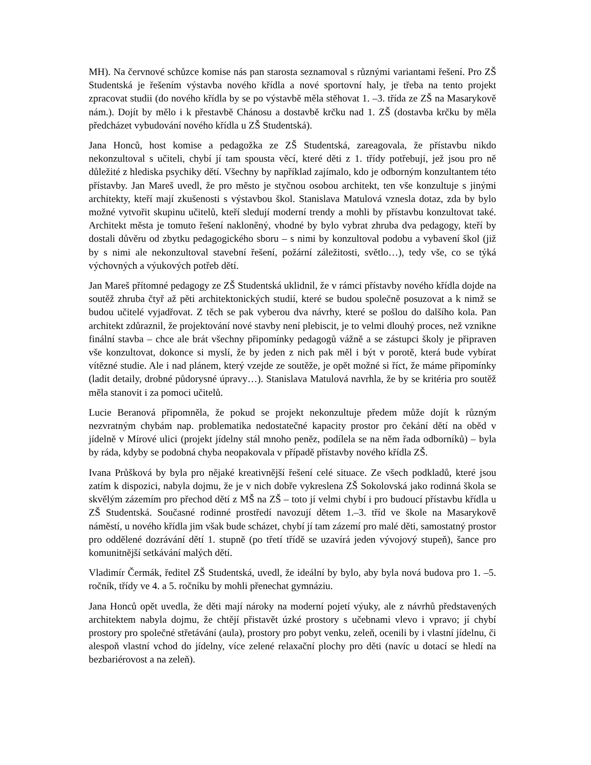MH). Na červnové schůzce komise nás pan starosta seznamoval s různými variantami řešení. Pro ZŠ Studentská je řešením výstavba nového křídla a nové sportovní haly, je třeba na tento projekt zpracovat studii (do nového křídla by se po výstavbě měla stěhovat 1. –3. třída ze ZŠ na Masarykově nám.). Dojít by mělo i k přestavbě Chánosu a dostavbě krčku nad 1. ZŠ (dostavba krčku by měla předcházet vybudování nového křídla u ZŠ Studentská).
Jana Honců, host komise a pedagožka ze ZŠ Studentská, zareagovala, že přístavbu nikdo nekonzultoval s učiteli, chybí jí tam spousta věcí, které děti z 1. třídy potřebují, jež jsou pro ně důležité z hlediska psychiky dětí. Všechny by například zajímalo, kdo je odborným konzultantem této přístavby. Jan Mareš uvedl, že pro město je styčnou osobou architekt, ten vše konzultuje s jinými architekty, kteří mají zkušenosti s výstavbou škol. Stanislava Matulová vznesla dotaz, zda by bylo možné vytvořit skupinu učitelů, kteří sledují moderní trendy a mohli by přístavbu konzultovat také. Architekt města je tomuto řešení nakloněný, vhodné by bylo vybrat zhruba dva pedagogy, kteří by dostali důvěru od zbytku pedagogického sboru – s nimi by konzultoval podobu a vybavení škol (již by s nimi ale nekonzultoval stavební řešení, požární záležitosti, světlo…), tedy vše, co se týká výchovných a výukových potřeb dětí.
Jan Mareš přítomné pedagogy ze ZŠ Studentská uklidnil, že v rámci přístavby nového křídla dojde na soutěž zhruba čtyř až pěti architektonických studií, které se budou společně posuzovat a k nimž se budou učitelé vyjadřovat. Z těch se pak vyberou dva návrhy, které se pošlou do dalšího kola. Pan architekt zdůraznil, že projektování nové stavby není plebiscit, je to velmi dlouhý proces, než vznikne finální stavba – chce ale brát všechny připomínky pedagogů vážně a se zástupci školy je připraven vše konzultovat, dokonce si myslí, že by jeden z nich pak měl i být v porotě, která bude vybírat vítězné studie. Ale i nad plánem, který vzejde ze soutěže, je opět možné si říct, že máme připomínky (ladit detaily, drobné půdorysné úpravy…). Stanislava Matulová navrhla, že by se kritéria pro soutěž měla stanovit i za pomoci učitelů.
Lucie Beranová připomněla, že pokud se projekt nekonzultuje předem může dojít k různým nezvratným chybám nap. problematika nedostatečné kapacity prostor pro čekání dětí na oběd v jídelně v Mírové ulici (projekt jídelny stál mnoho peněz, podílela se na něm řada odborníků) – byla by ráda, kdyby se podobná chyba neopakovala v případě přístavby nového křídla ZŠ.
Ivana Průšková by byla pro nějaké kreativnější řešení celé situace. Ze všech podkladů, které jsou zatím k dispozici, nabyla dojmu, že je v nich dobře vykreslena ZŠ Sokolovská jako rodinná škola se skvělým zázemím pro přechod dětí z MŠ na ZŠ – toto jí velmi chybí i pro budoucí přístavbu křídla u ZŠ Studentská. Současné rodinné prostředí navozují dětem 1.–3. tříd ve škole na Masarykově náměstí, u nového křídla jim však bude scházet, chybí jí tam zázemí pro malé děti, samostatný prostor pro oddělené dozrávání dětí 1. stupně (po třetí třídě se uzavírá jeden vývojový stupeň), šance pro komunitnější setkávání malých dětí.
Vladimír Čermák, ředitel ZŠ Studentská, uvedl, že ideální by bylo, aby byla nová budova pro 1. –5. ročník, třídy ve 4. a 5. ročníku by mohli přenechat gymnáziu.
Jana Honců opět uvedla, že děti mají nároky na moderní pojetí výuky, ale z návrhů představených architektem nabyla dojmu, že chtějí přistavět úzké prostory s učebnami vlevo i vpravo; jí chybí prostory pro společné střetávání (aula), prostory pro pobyt venku, zeleň, ocenili by i vlastní jídelnu, či alespoň vlastní vchod do jídelny, více zelené relaxační plochy pro děti (navíc u dotací se hledí na bezbariérovost a na zeleň).